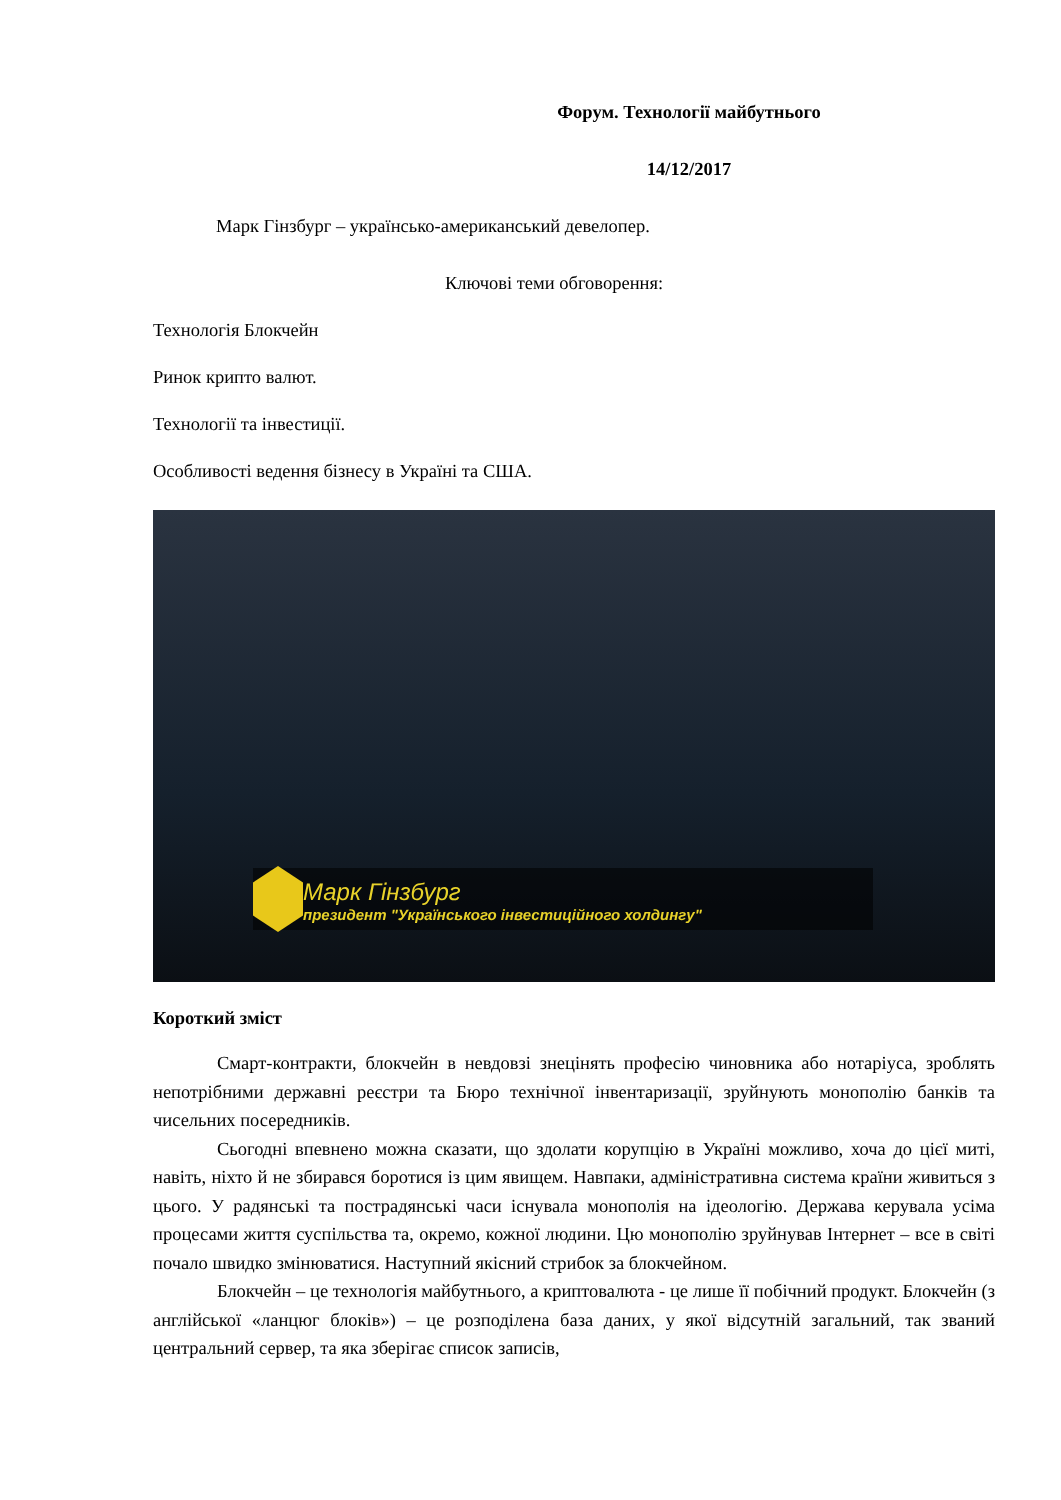Форум. Технології майбутнього
14/12/2017
Марк Гінзбург – українсько-американський девелопер.
Ключові теми обговорення:
Технологія Блокчейн
Ринок крипто валют.
Технології та інвестиції.
Особливості ведення бізнесу в Україні та США.
Марк Гінзбург
президент "Українського інвестиційного холдингу"
Короткий зміст
Смарт-контракти, блокчейн в невдовзі знецінять професію чиновника або нотаріуса, зроблять непотрібними державні реєстри та Бюро технічної інвентаризації, зруйнують монополію банків та чисельних посередників.
Сьогодні впевнено можна сказати, що здолати корупцію в Україні можливо, хоча до цієї миті, навіть, ніхто й не збирався боротися із цим явищем. Навпаки, адміністративна система країни живиться з цього. У радянські та пострадянські часи існувала монополія на ідеологію. Держава керувала усіма процесами життя суспільства та, окремо, кожної людини. Цю монополію зруйнував Інтернет – все в світі почало швидко змінюватися. Наступний якісний стрибок за блокчейном.
Блокчейн – це технологія майбутнього, а криптовалюта - це лише її побічний продукт. Блокчейн (з англійської «ланцюг блоків») – це розподілена база даних, у якої відсутній загальний, так званий центральний сервер, та яка зберігає список записів,